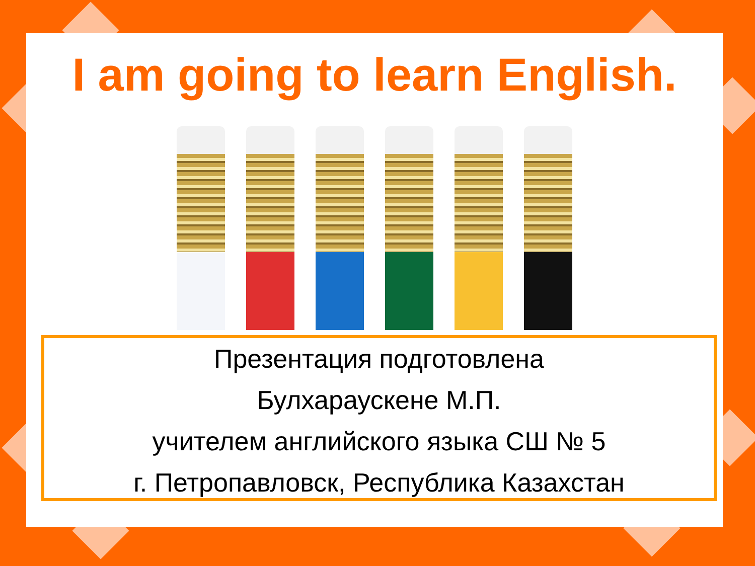I am going to learn English.
Презентация подготовлена
Булхараускене М.П.
учителем английского языка СШ № 5
г. Петропавловск, Республика Казахстан